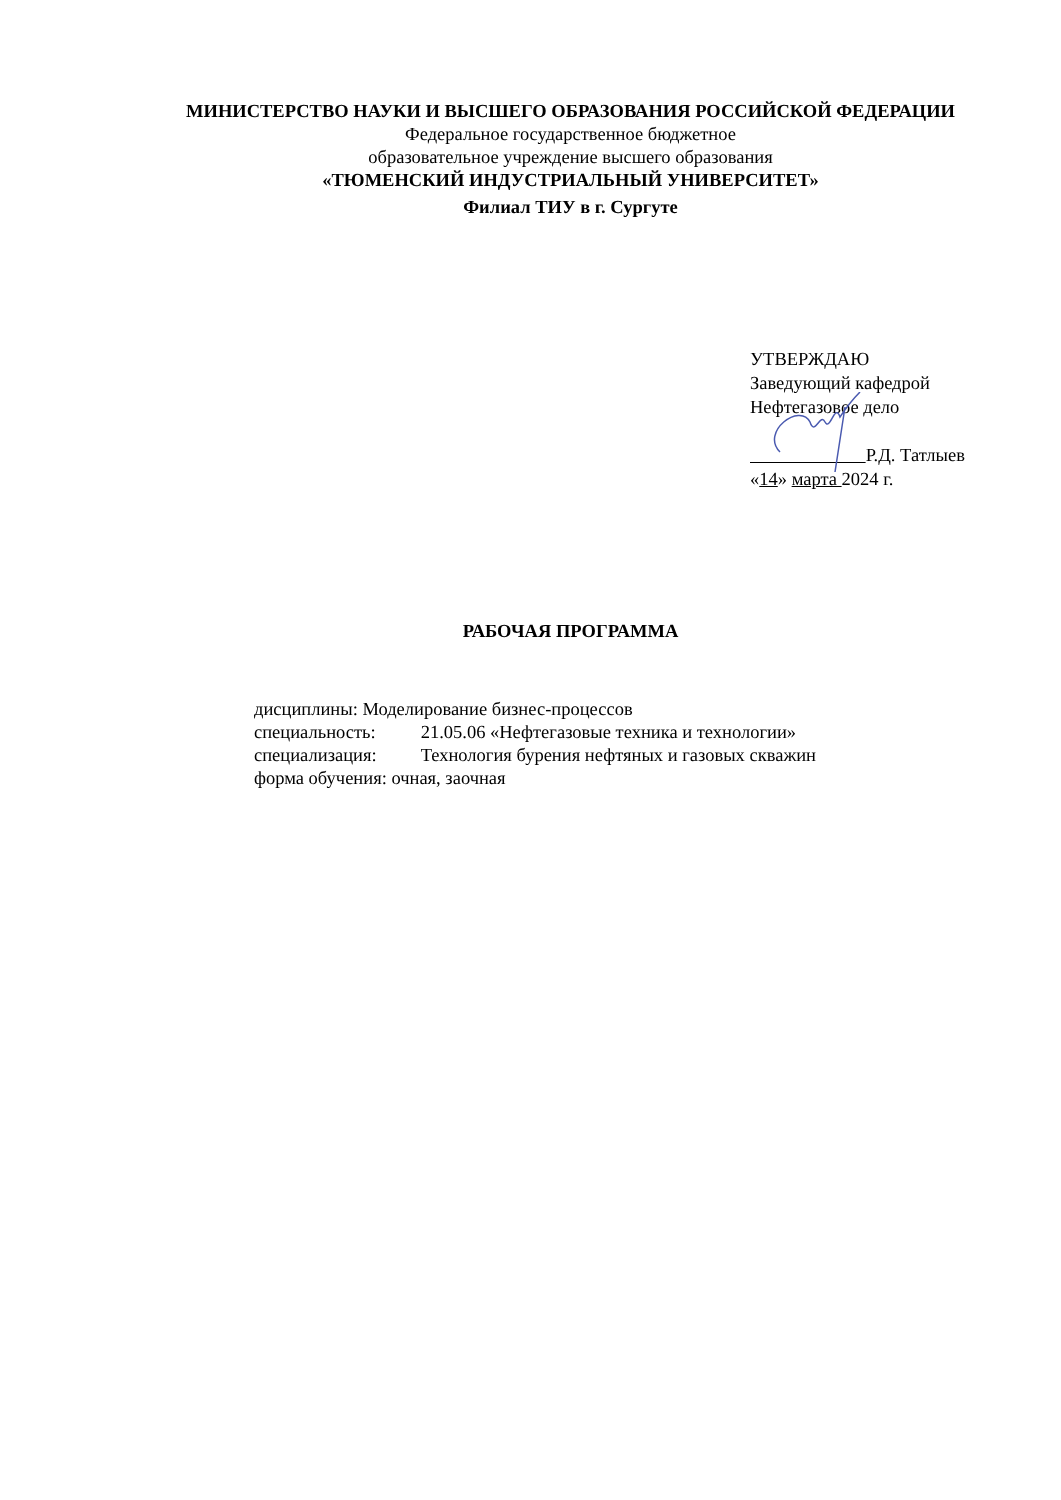МИНИСТЕРСТВО НАУКИ И ВЫСШЕГО ОБРАЗОВАНИЯ РОССИЙСКОЙ ФЕДЕРАЦИИ
Федеральное государственное бюджетное
образовательное учреждение высшего образования
«ТЮМЕНСКИЙ ИНДУСТРИАЛЬНЫЙ УНИВЕРСИТЕТ»
Филиал ТИУ в г. Сургуте
УТВЕРЖДАЮ
Заведующий кафедрой
Нефтегазовое дело
Р.Д. Татлыев
«14» марта 2024 г.
РАБОЧАЯ ПРОГРАММА
дисциплины: Моделирование бизнес-процессов
специальность: 21.05.06 «Нефтегазовые техника и технологии»
специализация: Технология бурения нефтяных и газовых скважин
форма обучения: очная, заочная